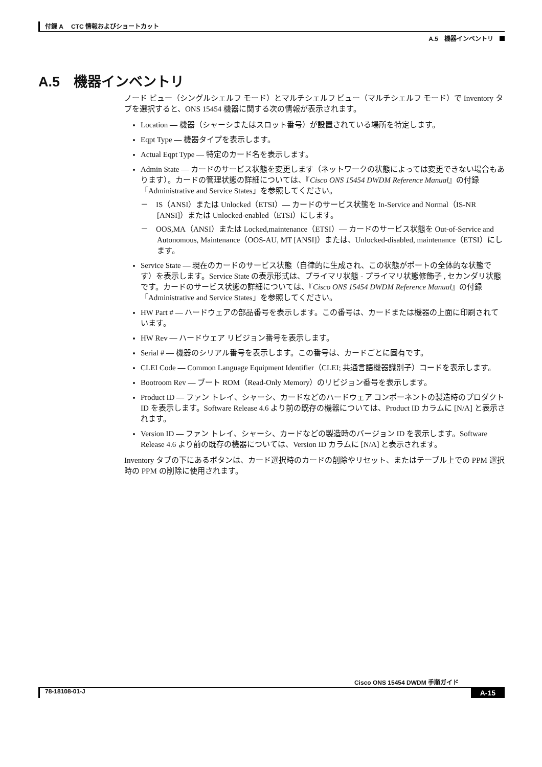付録 A　 CTC 情報およびショートカット
A.5　機器インベントリ
A.5　機器インベントリ
ノード ビュー（シングルシェルフ モード）とマルチシェルフ ビュー（マルチシェルフ モード）で Inventory タブを選択すると、ONS 15454 機器に関する次の情報が表示されます。
Location — 機器（シャーシまたはスロット番号）が設置されている場所を特定します。
Eqpt Type — 機器タイプを表示します。
Actual Eqpt Type — 特定のカード名を表示します。
Admin State — カードのサービス状態を変更します（ネットワークの状態によっては変更できない場合もあります）。カードの管理状態の詳細については、『Cisco ONS 15454 DWDM Reference Manual』の付録「Administrative and Service States」を参照してください。
－　IS（ANSI）または Unlocked（ETSI）— カードのサービス状態を In-Service and Normal（IS-NR [ANSI]）または Unlocked-enabled（ETSI）にします。
－　OOS,MA（ANSI）または Locked,maintenance（ETSI）— カードのサービス状態を Out-of-Service and Autonomous, Maintenance（OOS-AU, MT [ANSI]）または、Unlocked-disabled, maintenance（ETSI）にします。
Service State — 現在のカードのサービス状態（自律的に生成され、この状態がポートの全体的な状態です）を表示します。Service State の表示形式は、プライマリ状態 - プライマリ状態修飾子 , セカンダリ状態です。カードのサービス状態の詳細については、『Cisco ONS 15454 DWDM Reference Manual』の付録「Administrative and Service States」を参照してください。
HW Part # — ハードウェアの部品番号を表示します。この番号は、カードまたは機器の上面に印刷されています。
HW Rev — ハードウェア リビジョン番号を表示します。
Serial # — 機器のシリアル番号を表示します。この番号は、カードごとに固有です。
CLEI Code — Common Language Equipment Identifier（CLEI; 共通言語機器識別子）コードを表示します。
Bootroom Rev — ブート ROM（Read-Only Memory）のリビジョン番号を表示します。
Product ID — ファン トレイ、シャーシ、カードなどのハードウェア コンポーネントの製造時のプロダクト ID を表示します。Software Release 4.6 より前の既存の機器については、Product ID カラムに [N/A] と表示されます。
Version ID — ファン トレイ、シャーシ、カードなどの製造時のバージョン ID を表示します。Software Release 4.6 より前の既存の機器については、Version ID カラムに [N/A] と表示されます。
Inventory タブの下にあるボタンは、カード選択時のカードの削除やリセット、またはテーブル上での PPM 選択時の PPM の削除に使用されます。
Cisco ONS 15454 DWDM 手順ガイド
78-18108-01-J A-15